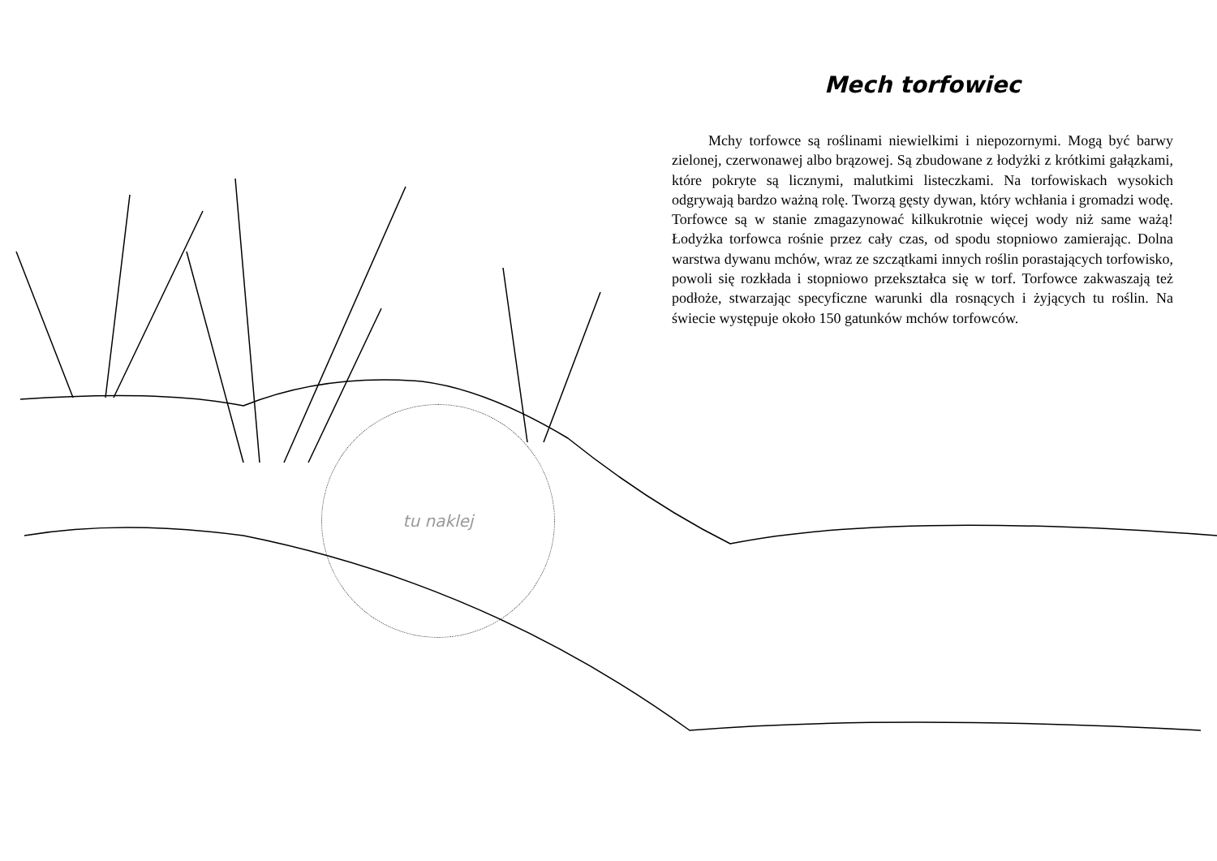Mech torfowiec
Mchy torfowce są roślinami niewielkimi i niepozornymi. Mogą być barwy zielonej, czerwonawej albo brązowej. Są zbudowane z łodyżki z krótkimi gałązkami, które pokryte są licznymi, malutkimi listeczkami. Na torfowiskach wysokich odgrywają bardzo ważną rolę. Tworzą gęsty dywan, który wchłania i gromadzi wodę. Torfowce są w stanie zmagazynować kilkukrotnie więcej wody niż same ważą! Łodyżka torfowca rośnie przez cały czas, od spodu stopniowo zamierając. Dolna warstwa dywanu mchów, wraz ze szczątkami innych roślin porastających torfowisko, powoli się rozkłada i stopniowo przekształca się w torf. Torfowce zakwaszają też podłoże, stwarzając specyficzne warunki dla rosnących i żyjących tu roślin. Na świecie występuje około 150 gatunków mchów torfowców.
tu naklej